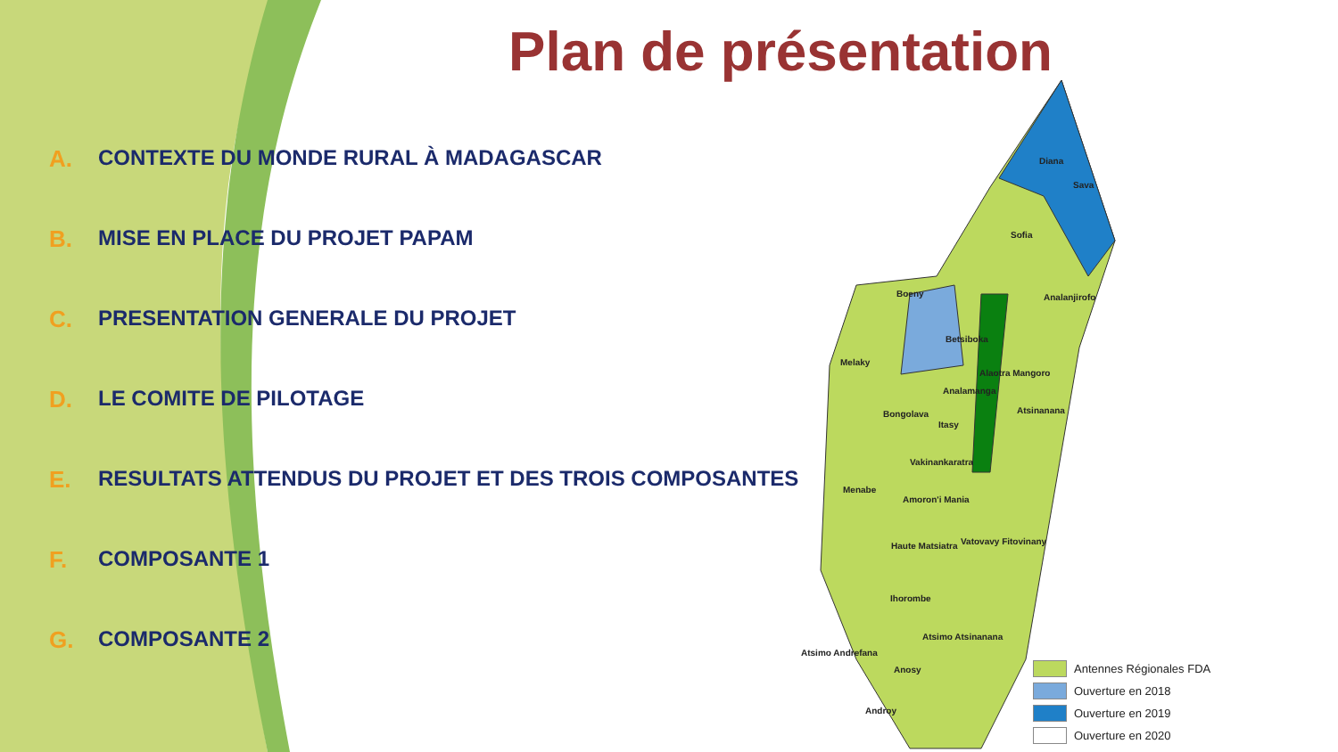Diana
Sava
Sofia
Boeny Analanjirofo
Betsiboka
Melaky
Alaotra Mangoro
Analamanga
Atsinanana Bongolava
Itasy
Vakinankaratra
Menabe
Amoron'i Mania
Vatovavy Fitovinany Haute Matsiatra
Ihorombe
Atsimo Atsinanana
Atsimo Andrefana
Anosy
Androy
Antennes Régionales FDA
Ouverture en 2018
Ouverture en 2019
Ouverture en 2020
Plan de présentation
A. CONTEXTE DU MONDE RURAL À MADAGASCAR
B. MISE EN PLACE DU PROJET PAPAM
C. PRESENTATION GENERALE DU PROJET
D. LE COMITE DE PILOTAGE
E. RESULTATS ATTENDUS DU PROJET ET DES TROIS COMPOSANTES
F. COMPOSANTE 1
G. COMPOSANTE 2